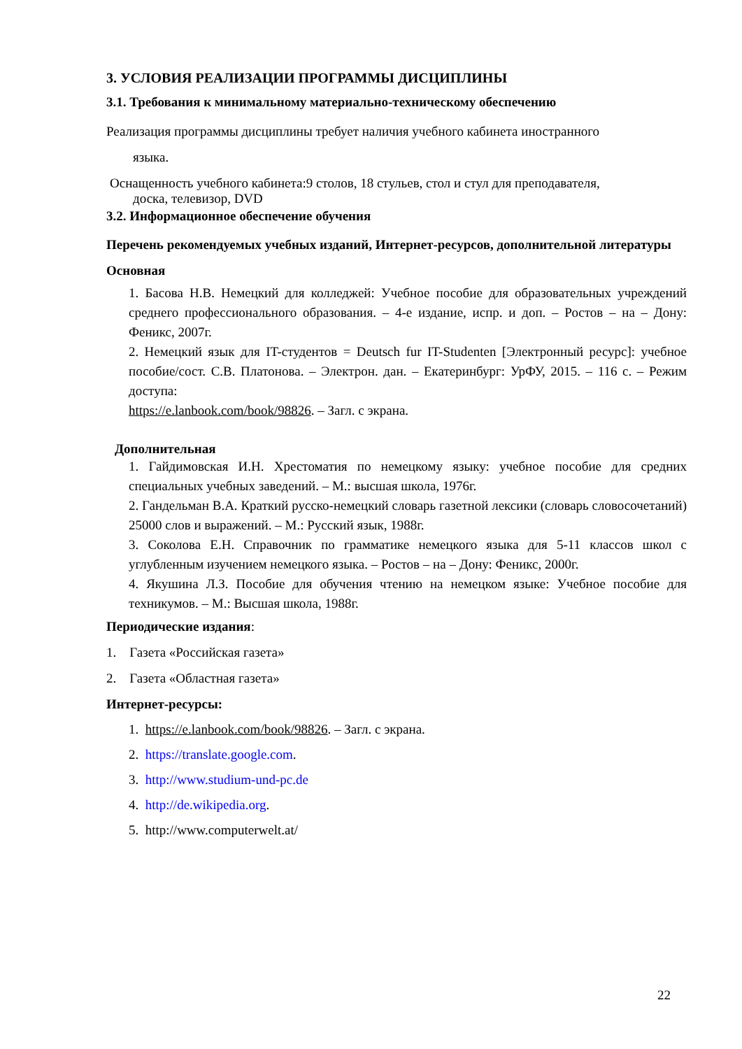3. УСЛОВИЯ РЕАЛИЗАЦИИ ПРОГРАММЫ ДИСЦИПЛИНЫ
3.1. Требования к минимальному материально-техническому обеспечению
Реализация программы дисциплины требует наличия учебного кабинета иностранного
языка.
Оснащенность учебного кабинета:9 столов, 18 стульев, стол и стул для преподавателя,
доска, телевизор, DVD
3.2. Информационное обеспечение обучения
Перечень рекомендуемых учебных изданий, Интернет-ресурсов, дополнительной литературы
Основная
1. Басова Н.В. Немецкий для колледжей: Учебное пособие для образовательных учреждений среднего профессионального образования. – 4-е издание, испр. и доп. – Ростов – на – Дону: Феникс, 2007г.
2. Немецкий язык для IT-студентов = Deutsch fur IT-Studenten [Электронный ресурс]: учебное пособие/сост. С.В. Платонова. – Электрон. дан. – Екатеринбург: УрФУ, 2015. – 116 с. – Режим доступа:
https://e.lanbook.com/book/98826. – Загл. с экрана.
Дополнительная
1. Гайдимовская И.Н. Хрестоматия по немецкому языку: учебное пособие для средних специальных учебных заведений. – М.: высшая школа, 1976г.
2. Гандельман В.А. Краткий русско-немецкий словарь газетной лексики (словарь словосочетаний) 25000 слов и выражений. – М.: Русский язык, 1988г.
3. Соколова Е.Н. Справочник по грамматике немецкого языка для 5-11 классов школ с углубленным изучением немецкого языка. – Ростов – на – Дону: Феникс, 2000г.
4. Якушина Л.З. Пособие для обучения чтению на немецком языке: Учебное пособие для техникумов. – М.: Высшая школа, 1988г.
Периодические издания:
1. Газета «Российская газета»
2. Газета «Областная газета»
Интернет-ресурсы:
1. https://e.lanbook.com/book/98826. – Загл. с экрана.
2. https://translate.google.com.
3. http://www.studium-und-pc.de
4. http://de.wikipedia.org.
5. http://www.computerwelt.at/
22